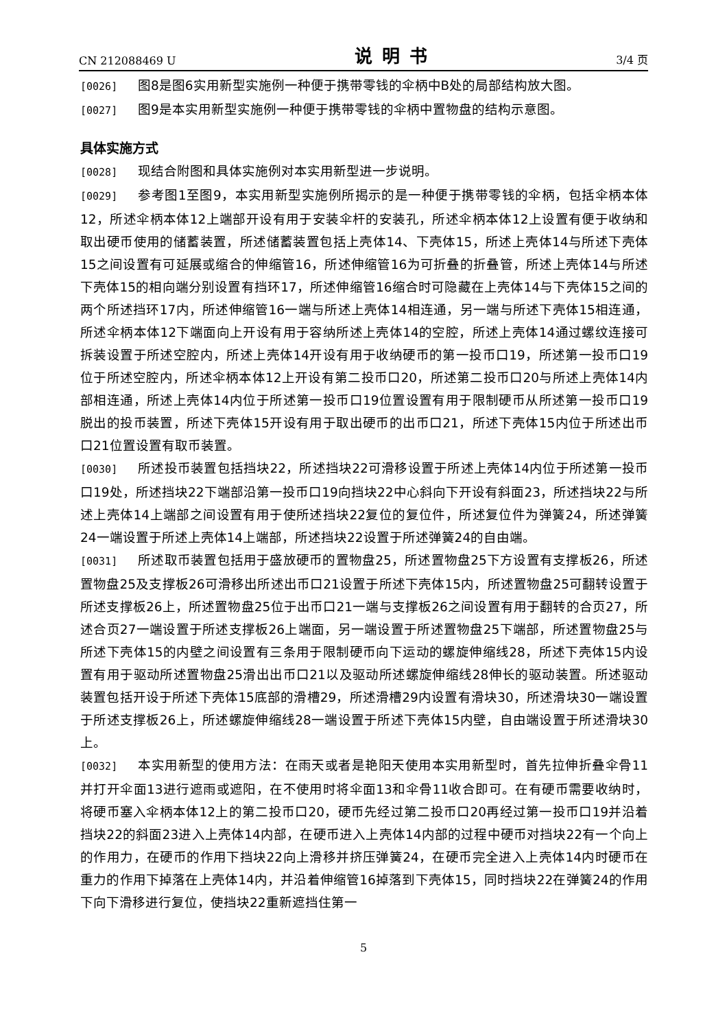CN 212088469 U 说明书 3/4 页
[0026] 图8是图6实用新型实施例一种便于携带零钱的伞柄中B处的局部结构放大图。
[0027] 图9是本实用新型实施例一种便于携带零钱的伞柄中置物盘的结构示意图。
具体实施方式
[0028] 现结合附图和具体实施例对本实用新型进一步说明。
[0029] 参考图1至图9，本实用新型实施例所揭示的是一种便于携带零钱的伞柄，包括伞柄本体12，所述伞柄本体12上端部开设有用于安装伞杆的安装孔，所述伞柄本体12上设置有便于收纳和取出硬币使用的储蓄装置，所述储蓄装置包括上壳体14、下壳体15，所述上壳体14与所述下壳体15之间设置有可延展或缩合的伸缩管16，所述伸缩管16为可折叠的折叠管，所述上壳体14与所述下壳体15的相向端分别设置有挡环17，所述伸缩管16缩合时可隐藏在上壳体14与下壳体15之间的两个所述挡环17内，所述伸缩管16一端与所述上壳体14相连通，另一端与所述下壳体15相连通，所述伞柄本体12下端面向上开设有用于容纳所述上壳体14的空腔，所述上壳体14通过螺纹连接可拆装设置于所述空腔内，所述上壳体14开设有用于收纳硬币的第一投币口19，所述第一投币口19位于所述空腔内，所述伞柄本体12上开设有第二投币口20，所述第二投币口20与所述上壳体14内部相连通，所述上壳体14内位于所述第一投币口19位置设置有用于限制硬币从所述第一投币口19脱出的投币装置，所述下壳体15开设有用于取出硬币的出币口21，所述下壳体15内位于所述出币口21位置设置有取币装置。
[0030] 所述投币装置包括挡块22，所述挡块22可滑移设置于所述上壳体14内位于所述第一投币口19处，所述挡块22下端部沿第一投币口19向挡块22中心斜向下开设有斜面23，所述挡块22与所述上壳体14上端部之间设置有用于使所述挡块22复位的复位件，所述复位件为弹簧24，所述弹簧24一端设置于所述上壳体14上端部，所述挡块22设置于所述弹簧24的自由端。
[0031] 所述取币装置包括用于盛放硬币的置物盘25，所述置物盘25下方设置有支撑板26，所述置物盘25及支撑板26可滑移出所述出币口21设置于所述下壳体15内，所述置物盘25可翻转设置于所述支撑板26上，所述置物盘25位于出币口21一端与支撑板26之间设置有用于翻转的合页27，所述合页27一端设置于所述支撑板26上端面，另一端设置于所述置物盘25下端部，所述置物盘25与所述下壳体15的内壁之间设置有三条用于限制硬币向下运动的螺旋伸缩线28，所述下壳体15内设置有用于驱动所述置物盘25滑出出币口21以及驱动所述螺旋伸缩线28伸长的驱动装置。所述驱动装置包括开设于所述下壳体15底部的滑槽29，所述滑槽29内设置有滑块30，所述滑块30一端设置于所述支撑板26上，所述螺旋伸缩线28一端设置于所述下壳体15内壁，自由端设置于所述滑块30上。
[0032] 本实用新型的使用方法：在雨天或者是艳阳天使用本实用新型时，首先拉伸折叠伞骨11并打开伞面13进行遮雨或遮阳，在不使用时将伞面13和伞骨11收合即可。在有硬币需要收纳时，将硬币塞入伞柄本体12上的第二投币口20，硬币先经过第二投币口20再经过第一投币口19并沿着挡块22的斜面23进入上壳体14内部，在硬币进入上壳体14内部的过程中硬币对挡块22有一个向上的作用力，在硬币的作用下挡块22向上滑移并挤压弹簧24，在硬币完全进入上壳体14内时硬币在重力的作用下掉落在上壳体14内，并沿着伸缩管16掉落到下壳体15，同时挡块22在弹簧24的作用下向下滑移进行复位，使挡块22重新遮挡住第一
5